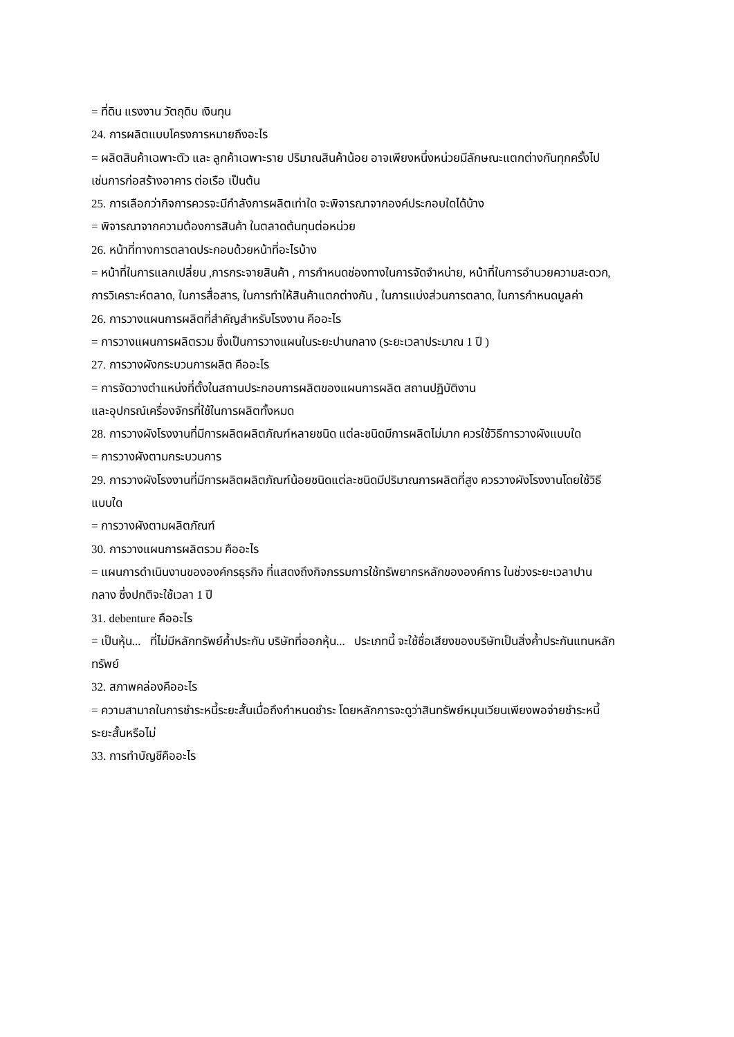= ที่ดิน แรงงาน วัตถุดิบ เงินทุน
24. การผลิตแบบโครงการหมายถึงอะไร
= ผลิตสินค้าเฉพาะตัว และ ลูกค้าเฉพาะราย ปริมาณสินค้าน้อย อาจเพียงหนึ่งหน่วยมีลักษณะแตกต่างกันทุกครั้งไป เช่นการก่อสร้างอาคาร ต่อเรือ เป็นต้น
25. การเลือกว่ากิจการควรจะมีกำลังการผลิตเท่าใด จะพิจารณาจากองค์ประกอบใดได้บ้าง
= พิจารณาจากความต้องการสินค้า ในตลาดต้นทุนต่อหน่วย
26. หน้าที่ทางการตลาดประกอบด้วยหน้าที่อะไรบ้าง
= หน้าที่ในการแลกเปลี่ยน ,การกระจายสินค้า , การกำหนดช่องทางในการจัดจำหน่าย, หน้าที่ในการอำนวยความสะดวก, การวิเคราะห์ตลาด, ในการสื่อสาร, ในการทำให้สินค้าแตกต่างกัน , ในการแบ่งส่วนการตลาด, ในการกำหนดมูลค่า
26. การวางแผนการผลิตที่สำคัญสำหรับโรงงาน คืออะไร
= การวางแผนการผลิตรวม ซึ่งเป็นการวางแผนในระยะปานกลาง (ระยะเวลาประมาณ 1 ปี )
27. การวางผังกระบวนการผลิต คืออะไร
= การจัดวางตำแหน่งที่ตั้งในสถานประกอบการผลิตของแผนการผลิต สถานปฏิบัติงาน
และอุปกรณ์เครื่องจักรที่ใช้ในการผลิตทั้งหมด
28. การวางผังโรงงานที่มีการผลิตผลิตภัณฑ์หลายชนิด แต่ละชนิดมีการผลิตไม่มาก ควรใช้วิธีการวางผังแบบใด
= การวางผังตามกระบวนการ
29. การวางผังโรงงานที่มีการผลิตผลิตภัณฑ์น้อยชนิดแต่ละชนิดมีปริมาณการผลิตที่สูง ควรวางผังโรงงานโดยใช้วิธีแบบใด
= การวางผังตามผลิตภัณฑ์
30. การวางแผนการผลิตรวม คืออะไร
= แผนการดำเนินงานขององค์กรธุรกิจ ที่แสดงถึงกิจกรรมการใช้ทรัพยากรหลักขององค์การ ในช่วงระยะเวลาปานกลาง ซึ่งปกติจะใช้เวลา 1 ปี
31. debenture คืออะไร
= เป็นหุ้น...้ที่ไม่มีหลักทรัพย์ค้ำประกัน บริษัทที่ออกหุ้น...้ประเภทนี้ จะใช้ชื่อเสียงของบริษัทเป็นสิ่งค้ำประกันแทนหลักทรัพย์
32. สภาพคล่องคืออะไร
= ความสามาถในการชำระหนี้ระยะสั้นเมื่อถึงกำหนดชำระ โดยหลักการจะดูว่าสินทรัพย์หมุนเวียนเพียงพอจ่ายชำระหนี้ระยะสั้นหรือไม่
33. การทำบัญชีคืออะไร